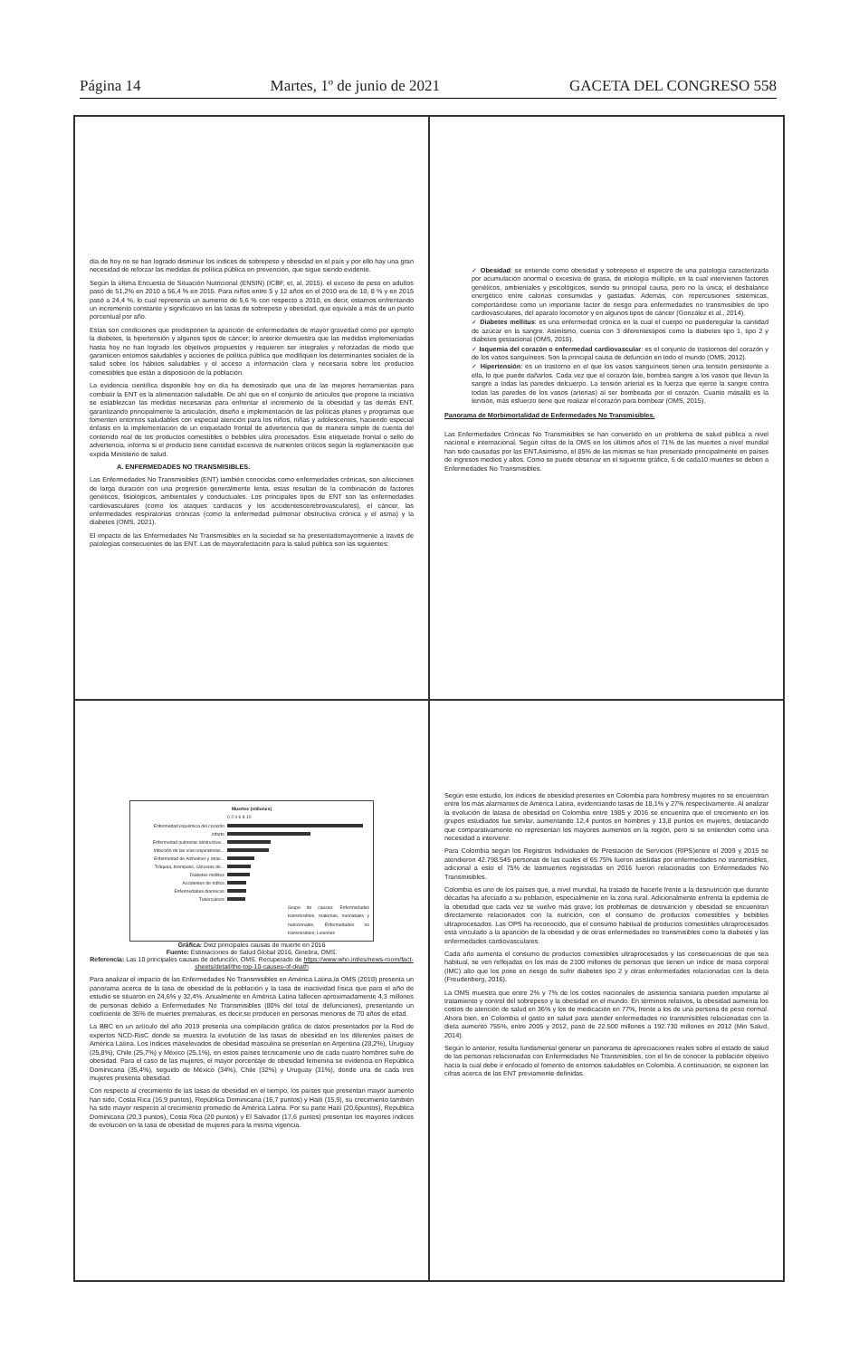Página 14 Martes, 1º de junio de 2021 GACETA DEL CONGRESO 558
día de hoy no se han logrado disminuir los índices de sobrepeso y obesidad en el país y por ello hay una gran necesidad de reforzar las medidas de política pública en prevención, que sigue siendo evidente.
Según la última Encuesta de Situación Nutricional (ENSIN) (ICBF, et, al. 2015). el exceso de peso en adultos pasó de 51,2% en 2010 a 56,4 % en 2015. Para niños entre 5 y 12 años en el 2010 era de 18, 8 % y en 2015 pasó a 24,4 %, lo cual representa un aumento de 5,6 % con respecto a 2010, es decir, estamos enfrentando un incremento constante y significativo en las tasas de sobrepeso y obesidad, que equivale a más de un punto porcentual por año.
Estas son condiciones que predisponen la aparición de enfermedades de mayor gravedad como por ejemplo la diabetes, la hipertensión y algunos tipos de cáncer; lo anterior demuestra que las medidas implementadas hasta hoy no han logrado los objetivos propuestos y requieren ser integrales y reforzadas de modo que garanticen entornos saludables y acciones de política pública que modifiquen los determinantes sociales de la salud sobre los hábitos saludables y el acceso a información clara y necesaria sobre los productos comestibles que están a disposición de la población.
La evidencia científica disponible hoy en día ha demostrado que una de las mejores herramientas para combatir la ENT es la alimentación saludable. De ahí que en el conjunto de artículos que propone la iniciativa se establezcan las medidas necesarias para enfrentar el incremento de la obesidad y las demás ENT, garantizando principalmente la articulación, diseño e implementación de las políticas planes y programas que fomenten entornos saludables con especial atención para los niños, niñas y adolescentes, haciendo especial énfasis en la implementación de un etiquetado frontal de advertencia que de manera simple de cuenta del contenido real de los productos comestibles o bebibles ultra procesados. Este etiquetado frontal o sello de advertencia, informa si el producto tiene cantidad excesiva de nutrientes críticos según la reglamentación que expida Ministerio de salud.
A. ENFERMEDADES NO TRANSMISIBLES.
Las Enfermedades No Transmisibles (ENT) también conocidas como enfermedades crónicas, son afecciones de larga duración con una progresión generalmente lenta, estas resultan de la combinación de factores genéticos, fisiológicos, ambientales y conductuales. Los principales tipos de ENT son las enfermedades cardiovasculares (como los ataques cardíacos y los accidentescerebrovasculares), el cáncer, las enfermedades respiratorias crónicas (como la enfermedad pulmonar obstructiva crónica y el asma) y la diabetes (OMS, 2021).
El impacto de las Enfermedades No Transmisibles en la sociedad se ha presentadomayormente a través de patologías consecuentes de las ENT. Las de mayorafectación para la salud pública son las siguientes:
✓ Obesidad: se entiende como obesidad y sobrepeso el espectro de una patología caracterizada por acumulación anormal o excesiva de grasa, de etiología múltiple, en la cual intervienen factores genéticos, ambientales y psicológicos, siendo su principal causa, pero no la única; el desbalance energético entre calorías consumidas y gastadas. Además, con repercusiones sistémicas, comportándose como un importante factor de riesgo para enfermedades no transmisibles de tipo cardiovasculares, del aparato locomotor y en algunos tipos de cáncer (González et al., 2014).
✓ Diabetes mellitus: es una enfermedad crónica en la cual el cuerpo no puederegular la cantidad de azúcar en la sangre. Asimismo, cuenta con 3 diferentestipos como la diabetes tipo 1, tipo 2 y diabetes gestacional (OMS, 2015).
✓ Isquemia del corazón o enfermedad cardiovascular: es el conjunto de trastornos del corazón y de los vasos sanguíneos. Son la principal causa de defunción en todo el mundo (OMS, 2012).
✓ Hipertensión: es un trastorno en el que los vasos sanguíneos tienen una tensión persistente a ella, lo que puede dañarlos. Cada vez que el corazón late, bombea sangre a los vasos que llevan la sangre a todas las paredes delcuerpo. La tensión arterial es la fuerza que ejerce la sangre contra todas las paredes de los vasos (arterias) al ser bombeada por el corazón. Cuanto másallá es la tensión, más esfuerzo tiene que realizar el corazón para bombear (OMS, 2015).
Panorama de Morbimortalidad de Enfermedades No Transmisibles.
Las Enfermedades Crónicas No Transmisibles se han convertido en un problema de salud pública a nivel nacional e internacional. Según cifras de la OMS en los últimos años el 71% de las muertes a nivel mundial han sido causadas por las ENT.Asimismo, el 85% de las mismas se han presentado principalmente en países de ingresos medios y altos. Como se puede observar en el siguiente gráfico, 6 de cada10 muertes se deben a Enfermedades No Transmisibles.
Muertes (millones)
0 2 4 6 8 10
Enfermedad isquémica del corazón
Infarto
Enfermedad pulmonar obstructiva...
Infección de las vías respiratorias...
Enfermedad de Alzheimer y otras...
Tráquea, bronquios, cánceres de...
Diabetes mellitus
Accidentes de tráfico
Enfermedades diarreicas
Tuberculosis
Grupo de causas: Enfermedades transmisibles, maternas, neonatales y nutricionales; Enfermedades no transmisibles; Lesiones
Gráfica: Diez principales causas de muerte en 2016
Fuente: Estimaciones de Salud Global 2016, Ginebra, OMS.
Referencia: Las 10 principales causas de defunción, OMS. Recuperado de https://www.who.int/es/news-room/fact-sheets/detail/the-top-10-causes-of-death
Para analizar el impacto de las Enfermedades No Transmisibles en América Latina,la OMS (2018) presenta un panorama acerca de la tasa de obesidad de la población y la tasa de inactividad física que para el año de estudio se situaron en 24,6% y 32,4%. Anualmente en América Latina fallecen aproximadamente 4,3 millones de personas debido a Enfermedades No Transmisibles (80% del total de defunciones), presentando un coeficiente de 35% de muertes prematuras, es decir,se producen en personas menores de 70 años de edad.
La BBC en un artículo del año 2019 presenta una compilación gráfica de datos presentados por la Red de expertos NCD-RisC donde se muestra la evolución de las tasas de obesidad en los diferentes países de América Latina. Los índices máselevados de obesidad masculina se presentan en Argentina (28,2%), Uruguay (25,8%), Chile (25,7%) y México (25,1%), en estos países técnicamente uno de cada cuatro hombres sufre de obesidad. Para el caso de las mujeres, el mayor porcentaje de obesidad femenina se evidencia en República Dominicana (35,4%), seguido de México (34%), Chile (32%) y Uruguay (31%), donde una de cada tres mujeres presenta obesidad.
Con respecto al crecimiento de las tasas de obesidad en el tiempo, los países que presentan mayor aumento han sido, Costa Rica (16,9 puntos), República Dominicana (16,7 puntos) y Haití (15,9), su crecimiento también ha sido mayor respecto al crecimiento promedio de América Latina. Por su parte Haití (20,6puntos), Republica Dominicana (20,3 puntos), Costa Rica (20 puntos) y El Salvador (17,6 puntos) presentan los mayores índices de evolución en la tasa de obesidad de mujeres para la misma vigencia.
Según este estudio, los índices de obesidad presentes en Colombia para hombresy mujeres no se encuentran entre los más alarmantes de América Latina, evidenciando tasas de 18,1% y 27% respectivamente. Al analizar la evolución de latasa de obesidad en Colombia entre 1985 y 2016 se encuentra que el crecimiento en los grupos estudiados fue similar, aumentando 12,4 puntos en hombres y 13,8 puntos en mujeres, destacando que comparativamente no representan los mayores aumentos en la región, pero si se entienden como una necesidad a intervenir.
Para Colombia según los Registros Individuales de Prestación de Servicios (RIPS)entre el 2009 y 2015 se atendieron 42.798.545 personas de las cuales el 65.75% fueron asistidas por enfermedades no transmisibles, adicional a esto el 75% de lasmuertes registradas en 2016 fueron relacionadas con Enfermedades No Transmisibles.
Colombia es uno de los países que, a nivel mundial, ha tratado de hacerle frente a la desnutrición que durante décadas ha afectado a su población, especialmente en la zona rural. Adicionalmente enfrenta la epidemia de la obesidad que cada vez se vuelve más grave; los problemas de desnutrición y obesidad se encuentran directamente relacionados con la nutrición, con el consumo de productos comestibles y bebibles ultraprocesados. Las OPS ha reconocido, que el consumo habitual de productos comestibles ultraprocesados está vinculado a la aparición de la obesidad y de otras enfermedades no transmisibles como la diabetes y las enfermedades cardiovasculares.
Cada año aumenta el consumo de productos comestibles ultraprocesados y las consecuencias de que sea habitual, se ven reflejadas en los más de 2100 millones de personas que tienen un índice de masa corporal (IMC) alto que los pone en riesgo de sufrir diabetes tipo 2 y otras enfermedades relacionadas con la dieta (Freudenberg, 2016).
La OMS muestra que entre 2% y 7% de los costos nacionales de asistencia sanitaria pueden imputarse al tratamiento y control del sobrepeso y la obesidad en el mundo. En términos relativos, la obesidad aumenta los costos de atención de salud en 36% y los de medicación en 77%, frente a los de una persona de peso normal. Ahora bien, en Colombia el gasto en salud para atender enfermedades no transmisibles relacionadas con la dieta aumentó 755%, entre 2005 y 2012, pasó de 22.500 millones a 192.730 millones en 2012 (Min Salud, 2014).
Según lo anterior, resulta fundamental generar un panorama de apreciaciones reales sobre el estado de salud de las personas relacionadas con Enfermedades No Transmisibles, con el fin de conocer la población objetivo hacia la cual debe ir enfocado el fomento de entornos saludables en Colombia. A continuación, se exponen las cifras acerca de las ENT previamente definidas.